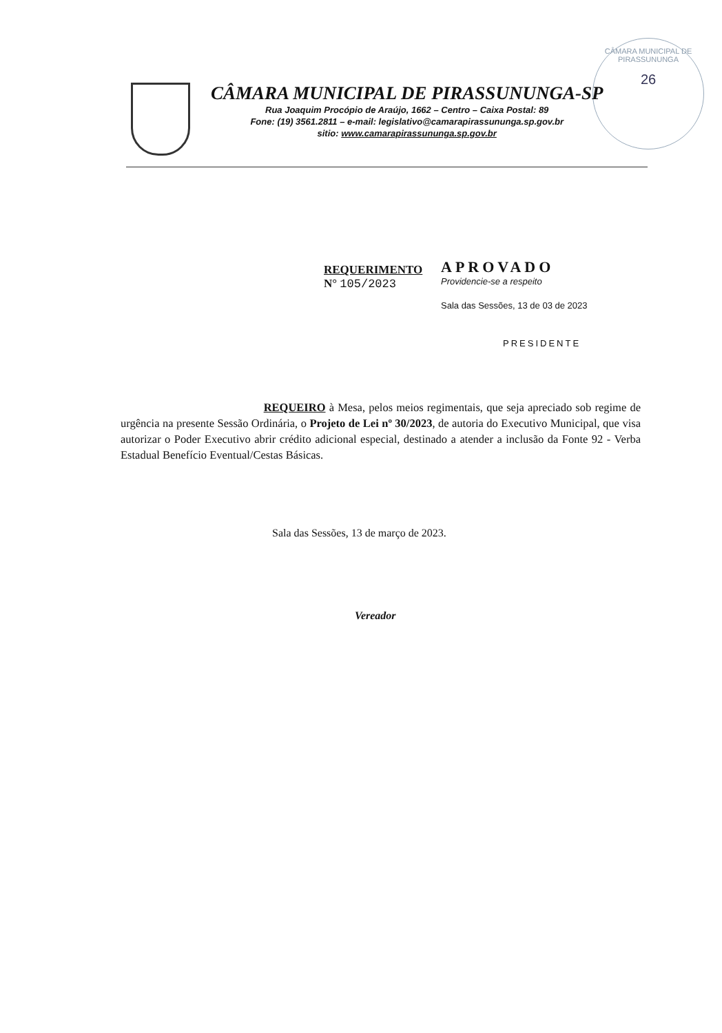CÂMARA MUNICIPAL DE PIRASSUNUNGA
26
CÂMARA MUNICIPAL DE PIRASSUNUNGA-SP
Rua Joaquim Procópio de Araújo, 1662 – Centro – Caixa Postal: 89
Fone: (19) 3561.2811 – e-mail: legislativo@camarapirassununga.sp.gov.br
sitio: www.camarapirassununga.sp.gov.br
REQUERIMENTO
N° 105/2023
APROVADO
Providencie-se a respeito
Sala das Sessões, 13 de 03 de 2023
PRESIDENTE
REQUEIRO à Mesa, pelos meios regimentais, que seja apreciado sob regime de urgência na presente Sessão Ordinária, o Projeto de Lei nº 30/2023, de autoria do Executivo Municipal, que visa autorizar o Poder Executivo abrir crédito adicional especial, destinado a atender a inclusão da Fonte 92 - Verba Estadual Benefício Eventual/Cestas Básicas.
Sala das Sessões, 13 de março de 2023.
Vereador